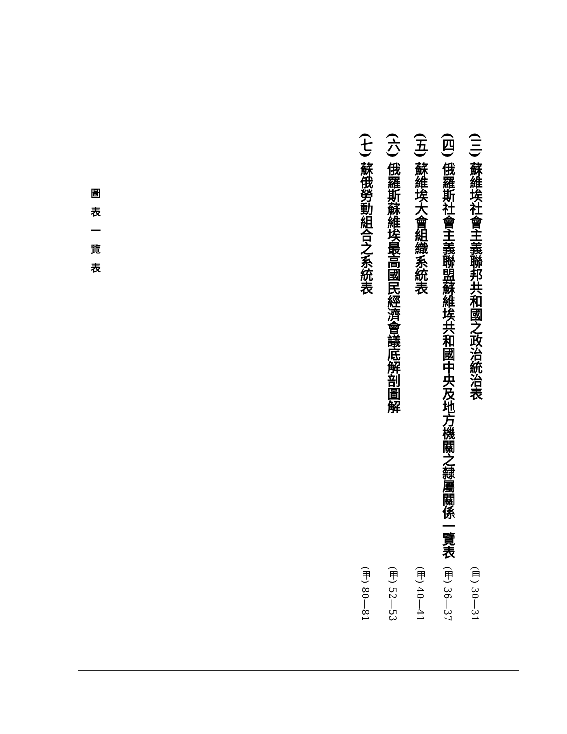(三) 蘇維埃社會主義聯邦共和國之政治統治表 (甲) 30—31
(四) 俄羅斯社會主義聯盟蘇維埃共和國中央及地方機關之隸屬關係一覽表 (甲) 36—37
(五) 蘇維埃大會組織系統表 (甲) 40—41
(六) 俄羅斯蘇維埃最高國民經濟會議底解剖圖解 (甲) 52—53
(七) 蘇俄勞動組合之系統表 (甲) 80—81
圖表一覽表